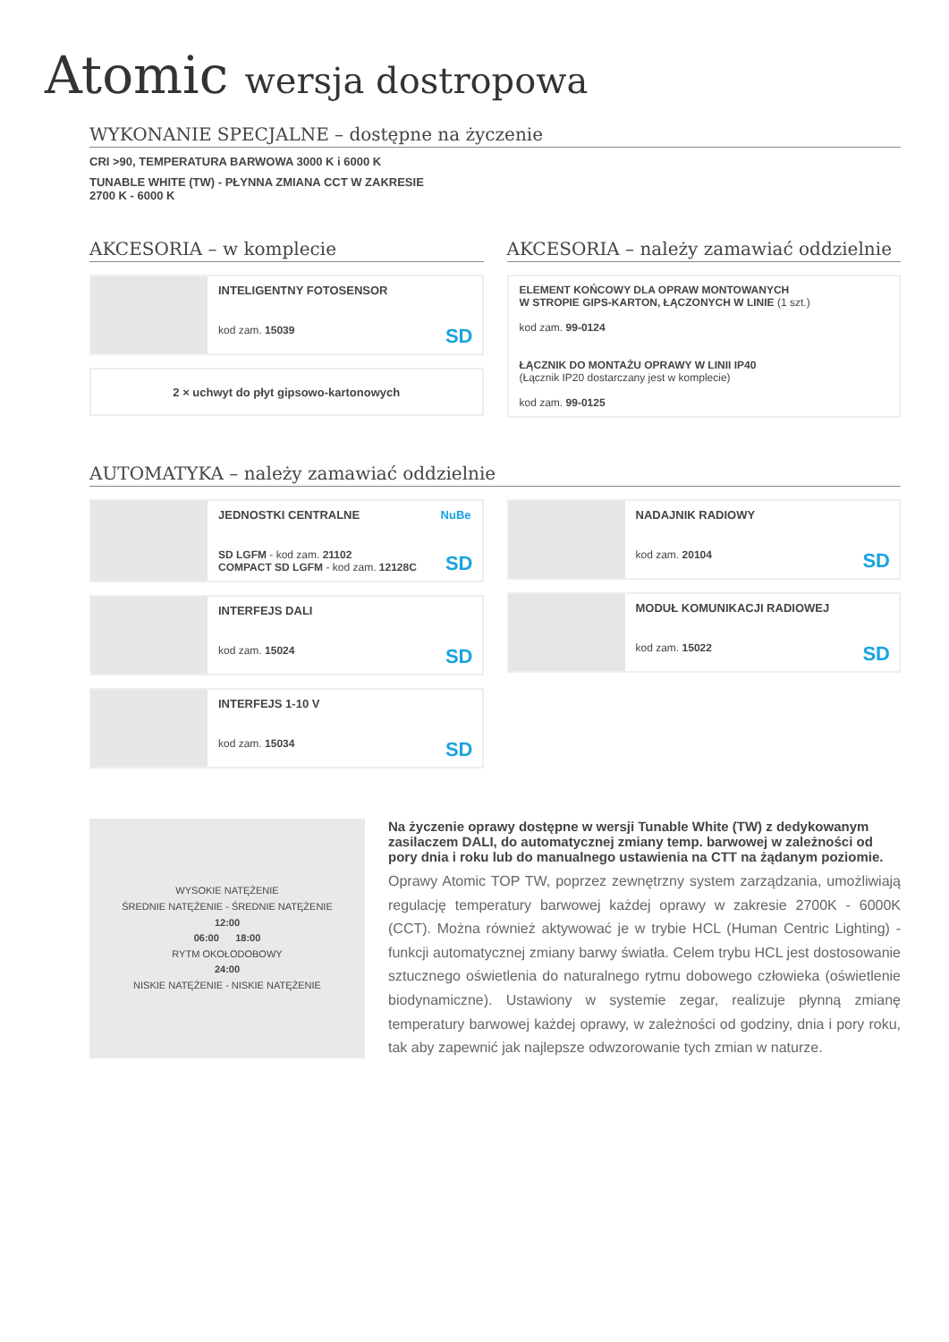Atomic wersja dostropowa
WYKONANIE SPECJALNE – dostępne na życzenie
CRI >90, TEMPERATURA BARWOWA 3000 K i 6000 K
TUNABLE WHITE (TW) - PŁYNNA ZMIANA CCT W ZAKRESIE
2700 K - 6000 K
AKCESORIA – w komplecie
INTELIGENTNY FOTOSENSOR
kod zam. 15039
SD
2 × uchwyt do płyt gipsowo-kartonowych
AKCESORIA – należy zamawiać oddzielnie
ELEMENT KOŃCOWY DLA OPRAW MONTOWANYCH
W STROPIE GIPS-KARTON, ŁĄCZONYCH W LINIE (1 szt.)
kod zam. 99-0124
ŁĄCZNIK DO MONTAŻU OPRAWY W LINII IP40
(Łącznik IP20 dostarczany jest w komplecie)
kod zam. 99-0125
AUTOMATYKA – należy zamawiać oddzielnie
JEDNOSTKI CENTRALNE NuBe
SD LGFM - kod zam. 21102
COMPACT SD LGFM - kod zam. 12128C
SD
INTERFEJS DALI
kod zam. 15024
SD
INTERFEJS 1-10 V
kod zam. 15034
SD
NADAJNIK RADIOWY
kod zam. 20104
SD
MODUŁ KOMUNIKACJI RADIOWEJ
kod zam. 15022
SD
WYSOKIE NATĘŻENIE
ŚREDNIE NATĘŻENIE - ŚREDNIE NATĘŻENIE
12:00
06:00 18:00
RYTM OKOŁODOBOWY
24:00
NISKIE NATĘŻENIE - NISKIE NATĘŻENIE
Na życzenie oprawy dostępne w wersji Tunable White (TW) z dedykowanym zasilaczem DALI, do automatycznej zmiany temp. barwowej w zależności od pory dnia i roku lub do manualnego ustawienia na CTT na żądanym poziomie.
Oprawy Atomic TOP TW, poprzez zewnętrzny system zarządzania, umożliwiają regulację temperatury barwowej każdej oprawy w zakresie 2700K - 6000K (CCT). Można również aktywować je w trybie HCL (Human Centric Lighting) - funkcji automatycznej zmiany barwy światła. Celem trybu HCL jest dostosowanie sztucznego oświetlenia do naturalnego rytmu dobowego człowieka (oświetlenie biodynamiczne). Ustawiony w systemie zegar, realizuje płynną zmianę temperatury barwowej każdej oprawy, w zależności od godziny, dnia i pory roku, tak aby zapewnić jak najlepsze odwzorowanie tych zmian w naturze.